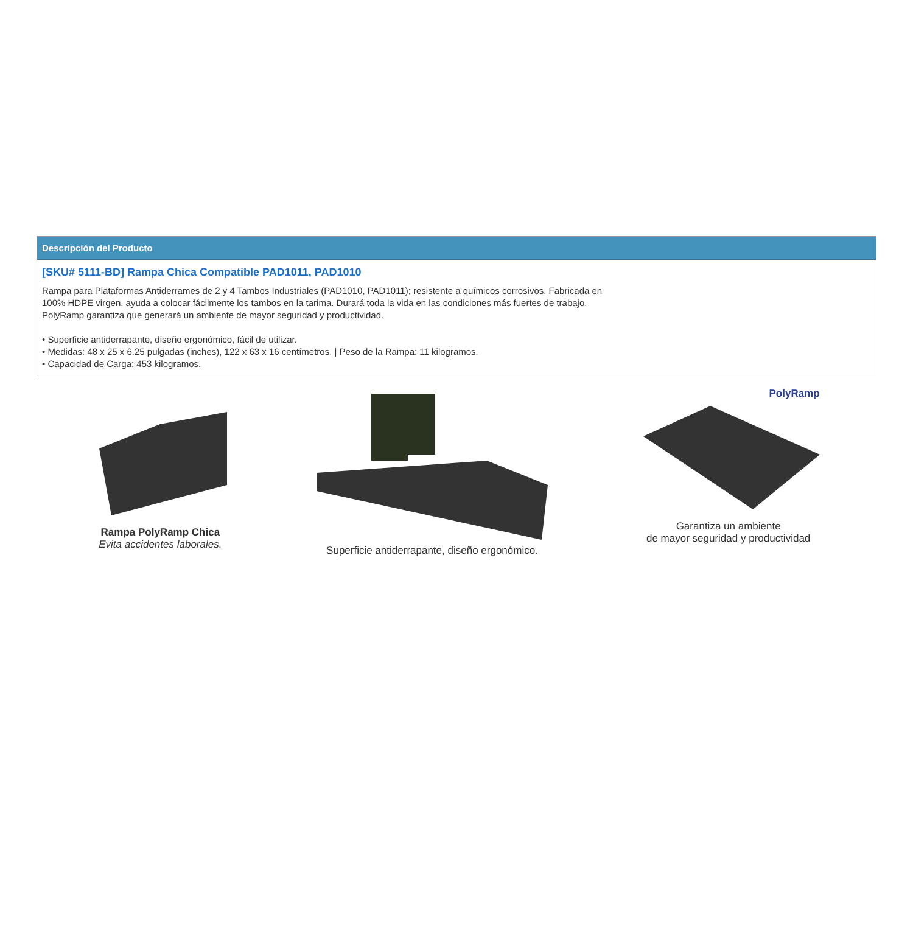Descripción del Producto
[SKU# 5111-BD] Rampa Chica Compatible PAD1011, PAD1010
Rampa para Plataformas Antiderrames de 2 y 4 Tambos Industriales (PAD1010, PAD1011); resistente a químicos corrosivos. Fabricada en
100% HDPE virgen, ayuda a colocar fácilmente los tambos en la tarima. Durará toda la vida en las condiciones más fuertes de trabajo.
PolyRamp garantiza que generará un ambiente de mayor seguridad y productividad.
• Superficie antiderrapante, diseño ergonómico, fácil de utilizar.
• Medidas: 48 x 25 x 6.25 pulgadas (inches), 122 x 63 x 16 centímetros. | Peso de la Rampa: 11 kilogramos.
• Capacidad de Carga: 453 kilogramos.
Rampa PolyRamp Chica
Evita accidentes laborales.
Superficie antiderrapante, diseño ergonómico.
PolyRamp
Garantiza un ambiente
de mayor seguridad y productividad